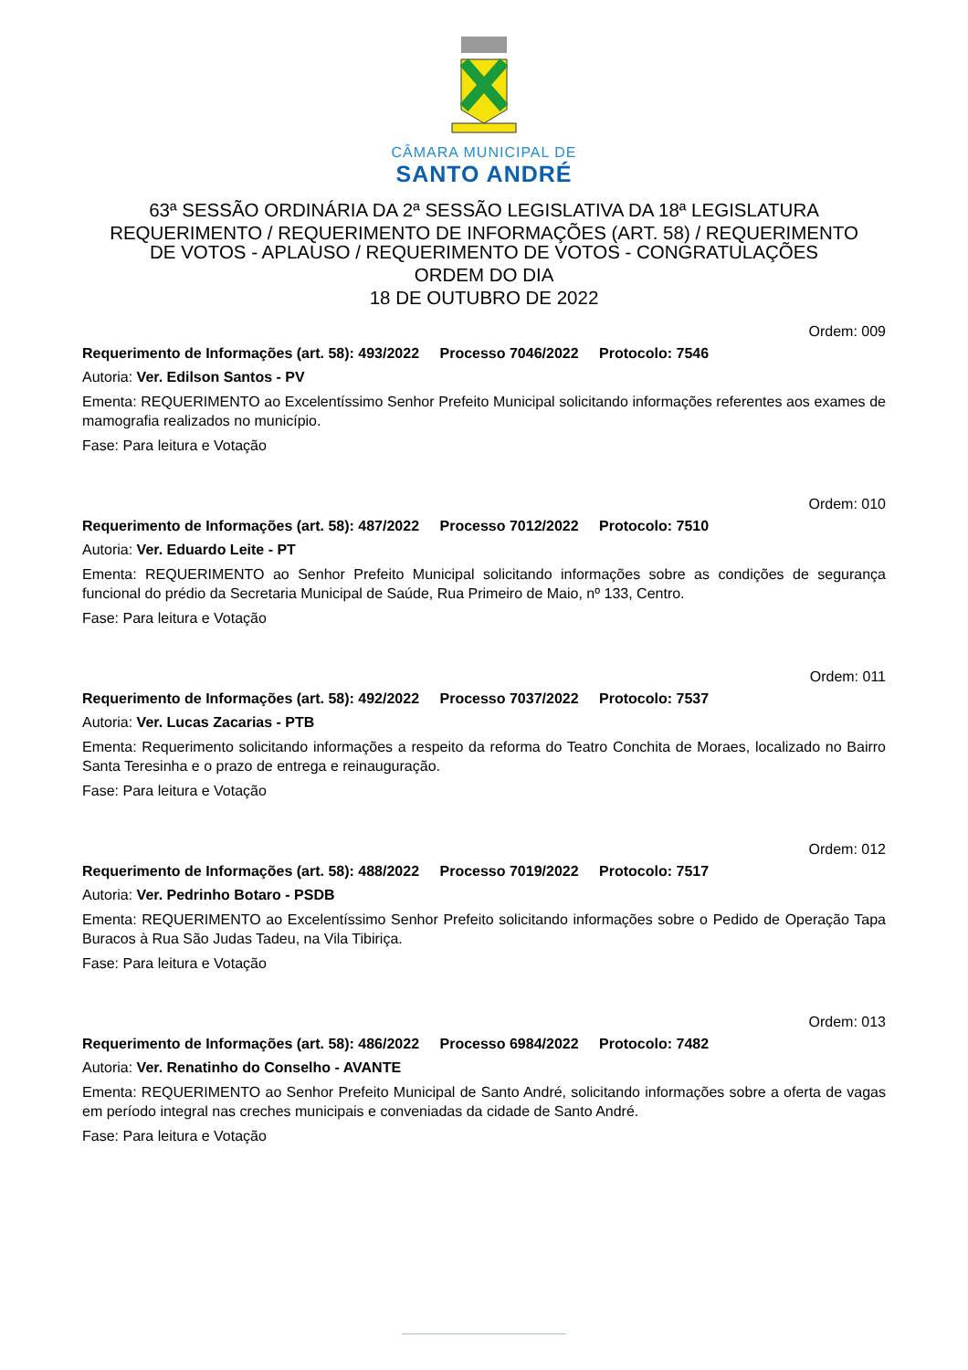CÂMARA MUNICIPAL DE
SANTO ANDRÉ
63ª SESSÃO ORDINÁRIA DA 2ª SESSÃO LEGISLATIVA DA 18ª LEGISLATURA
REQUERIMENTO / REQUERIMENTO DE INFORMAÇÕES (ART. 58) / REQUERIMENTO
DE VOTOS - APLAUSO / REQUERIMENTO DE VOTOS - CONGRATULAÇÕES
ORDEM DO DIA
18 DE OUTUBRO DE 2022
Ordem: 009
Requerimento de Informações (art. 58): 493/2022 Processo 7046/2022 Protocolo: 7546
Autoria: Ver. Edilson Santos - PV
Ementa: REQUERIMENTO ao Excelentíssimo Senhor Prefeito Municipal solicitando informações referentes aos exames de mamografia realizados no município.
Fase: Para leitura e Votação
Ordem: 010
Requerimento de Informações (art. 58): 487/2022 Processo 7012/2022 Protocolo: 7510
Autoria: Ver. Eduardo Leite - PT
Ementa: REQUERIMENTO ao Senhor Prefeito Municipal solicitando informações sobre as condições de segurança funcional do prédio da Secretaria Municipal de Saúde, Rua Primeiro de Maio, nº 133, Centro.
Fase: Para leitura e Votação
Ordem: 011
Requerimento de Informações (art. 58): 492/2022 Processo 7037/2022 Protocolo: 7537
Autoria: Ver. Lucas Zacarias - PTB
Ementa: Requerimento solicitando informações a respeito da reforma do Teatro Conchita de Moraes, localizado no Bairro Santa Teresinha e o prazo de entrega e reinauguração.
Fase: Para leitura e Votação
Ordem: 012
Requerimento de Informações (art. 58): 488/2022 Processo 7019/2022 Protocolo: 7517
Autoria: Ver. Pedrinho Botaro - PSDB
Ementa: REQUERIMENTO ao Excelentíssimo Senhor Prefeito solicitando informações sobre o Pedido de Operação Tapa Buracos à Rua São Judas Tadeu, na Vila Tibiriça.
Fase: Para leitura e Votação
Ordem: 013
Requerimento de Informações (art. 58): 486/2022 Processo 6984/2022 Protocolo: 7482
Autoria: Ver. Renatinho do Conselho - AVANTE
Ementa: REQUERIMENTO ao Senhor Prefeito Municipal de Santo André, solicitando informações sobre a oferta de vagas em período integral nas creches municipais e conveniadas da cidade de Santo André.
Fase: Para leitura e Votação